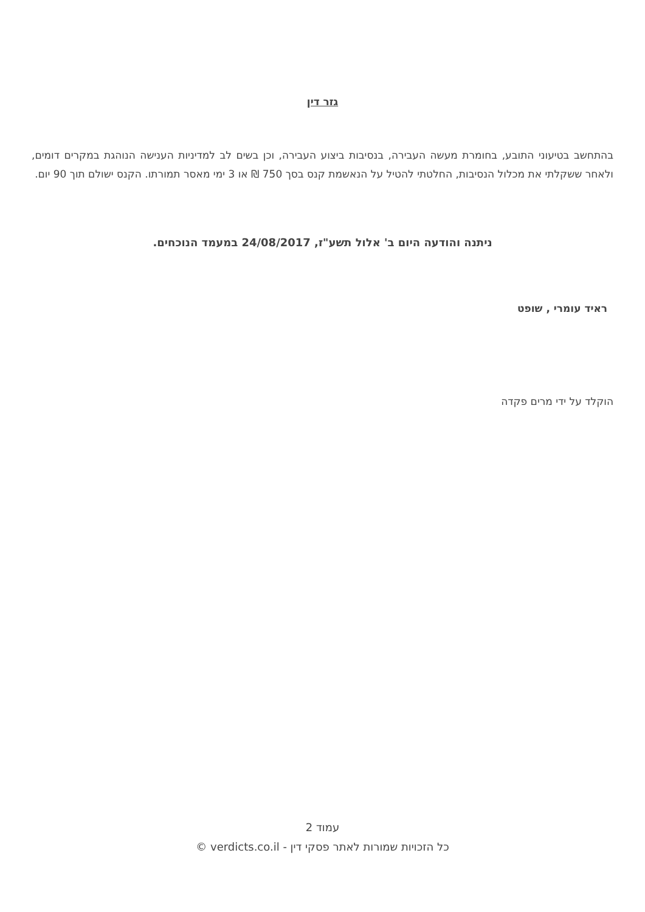גזר דין
בהתחשב בטיעוני התובע, בחומרת מעשה העבירה, בנסיבות ביצוע העבירה, וכן בשים לב למדיניות הענישה הנוהגת במקרים דומים, ולאחר ששקלתי את מכלול הנסיבות, החלטתי להטיל על הנאשמת קנס בסך 750 ₪ או 3 ימי מאסר תמורתו. הקנס ישולם תוך 90 יום.
ניתנה והודעה היום ב' אלול תשע"ז, 24/08/2017 במעמד הנוכחים.
ראיד עומרי , שופט
הוקלד על ידי מרים פקדה
עמוד 2
כל הזכויות שמורות לאתר פסקי דין - verdicts.co.il ©